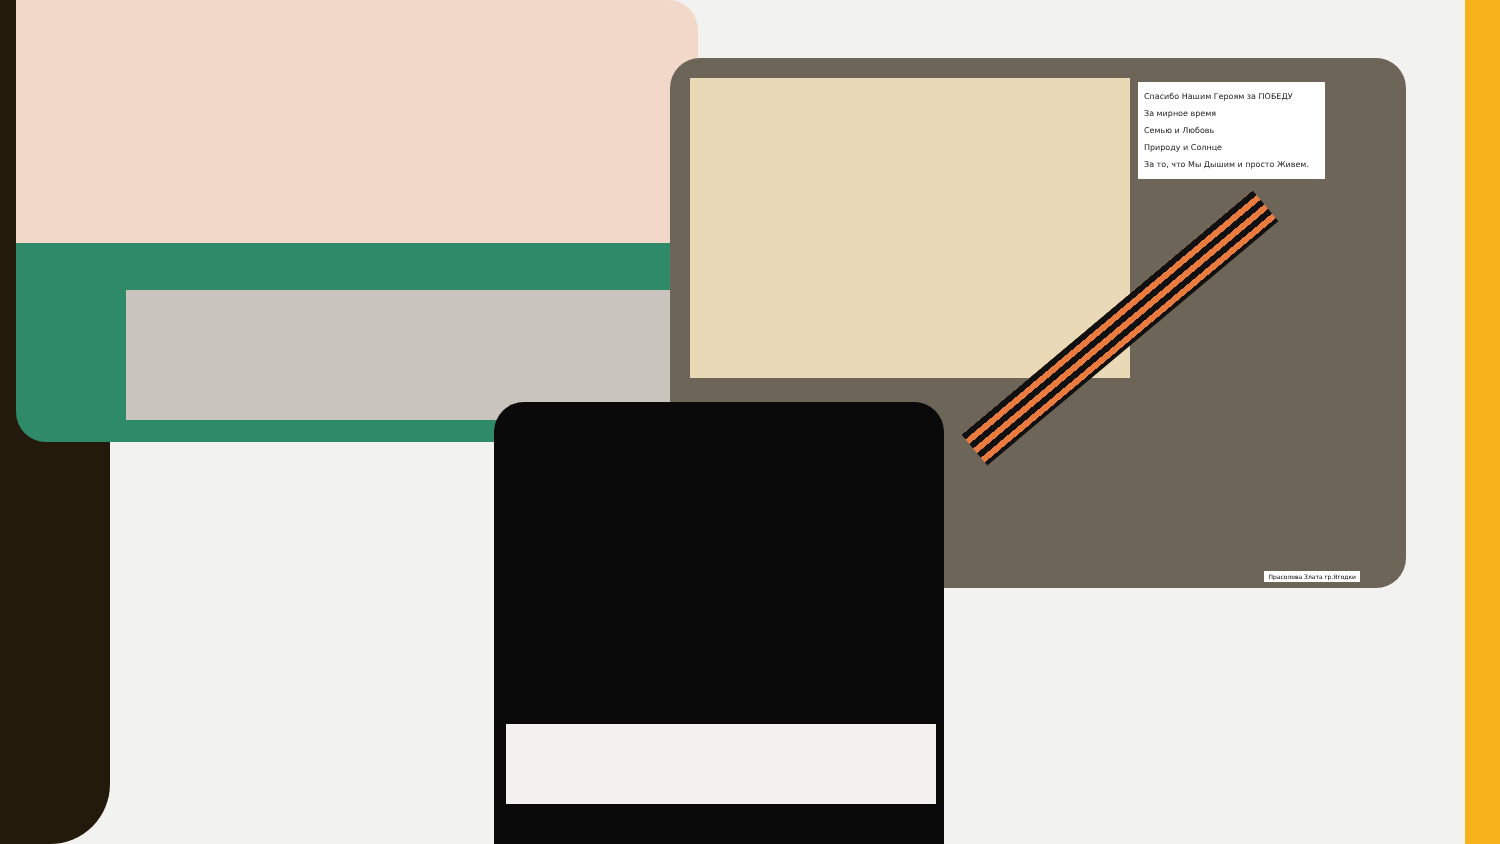Спасибо Нашим Героям за ПОБЕДУ
За мирное время
Семью и Любовь
Природу и Солнце
За то, что Мы Дышим и просто Живем.
Прасолова Злата гр.Ягодки